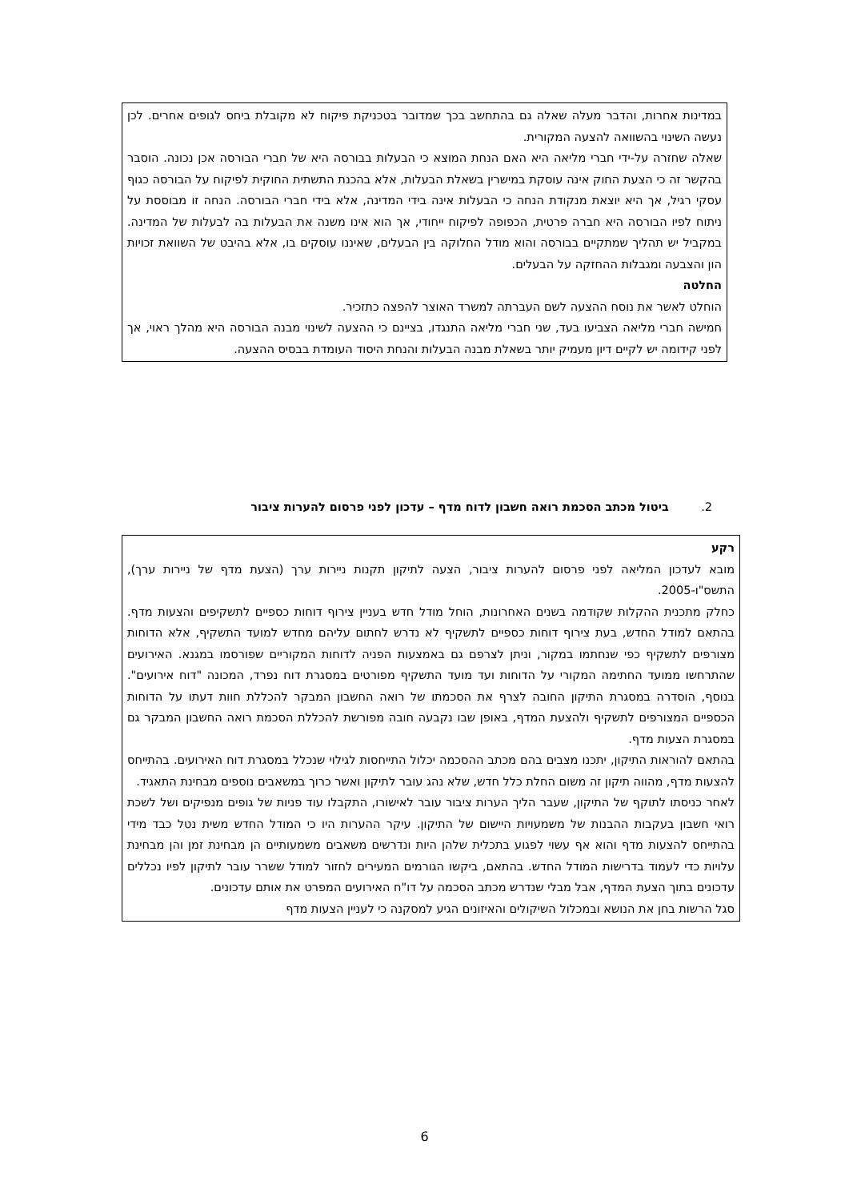במדינות אחרות, והדבר מעלה שאלה גם בהתחשב בכך שמדובר בטכניקת פיקוח לא מקובלת ביחס לגופים אחרים. לכן נעשה השינוי בהשוואה להצעה המקורית.
שאלה שחזרה על-ידי חברי מליאה היא האם הנחת המוצא כי הבעלות בבורסה היא של חברי הבורסה אכן נכונה. הוסבר בהקשר זה כי הצעת החוק אינה עוסקת במישרין בשאלת הבעלות, אלא בהכנת התשתית החוקית לפיקוח על הבורסה כגוף עסקי רגיל, אך היא יוצאת מנקודת הנחה כי הבעלות אינה בידי המדינה, אלא בידי חברי הבורסה. הנחה זו מבוססת על ניתוח לפיו הבורסה היא חברה פרטית, הכפופה לפיקוח ייחודי, אך הוא אינו משנה את הבעלות בה לבעלות של המדינה. במקביל יש תהליך שמתקיים בבורסה והוא מודל החלוקה בין הבעלים, שאיננו עוסקים בו, אלא בהיבט של השוואת זכויות הון והצבעה ומגבלות ההחזקה על הבעלים.
החלטה
הוחלט לאשר את נוסח ההצעה לשם העברתה למשרד האוצר להפצה כתזכיר.
חמישה חברי מליאה הצביעו בעד, שני חברי מליאה התנגדו, בציינם כי ההצעה לשינוי מבנה הבורסה היא מהלך ראוי, אך לפני קידומה יש לקיים דיון מעמיק יותר בשאלת מבנה הבעלות והנחת היסוד העומדת בבסיס ההצעה.
2. ביטול מכתב הסכמת רואה חשבון לדוח מדף – עדכון לפני פרסום להערות ציבור
רקע
מובא לעדכון המליאה לפני פרסום להערות ציבור, הצעה לתיקון תקנות ניירות ערך (הצעת מדף של ניירות ערך), התשס"ו-2005.
כחלק מתכנית ההקלות שקודמה בשנים האחרונות, הוחל מודל חדש בעניין צירוף דוחות כספיים לתשקיפים והצעות מדף. בהתאם למודל החדש, בעת צירוף דוחות כספיים לתשקיף לא נדרש לחתום עליהם מחדש למועד התשקיף, אלא הדוחות מצורפים לתשקיף כפי שנחתמו במקור, וניתן לצרפם גם באמצעות הפניה לדוחות המקוריים שפורסמו במגנא. האירועים שהתרחשו ממועד החתימה המקורי על הדוחות ועד מועד התשקיף מפורטים במסגרת דוח נפרד, המכונה "דוח אירועים". בנוסף, הוסדרה במסגרת התיקון החובה לצרף את הסכמתו של רואה החשבון המבקר להכללת חוות דעתו על הדוחות הכספיים המצורפים לתשקיף ולהצעת המדף, באופן שבו נקבעה חובה מפורשת להכללת הסכמת רואה החשבון המבקר גם במסגרת הצעות מדף.
בהתאם להוראות התיקון, יתכנו מצבים בהם מכתב ההסכמה יכלול התייחסות לגילוי שנכלל במסגרת דוח האירועים. בהתייחס להצעות מדף, מהווה תיקון זה משום החלת כלל חדש, שלא נהג עובר לתיקון ואשר כרוך במשאבים נוספים מבחינת התאגיד.
לאחר כניסתו לתוקף של התיקון, שעבר הליך הערות ציבור עובר לאישורו, התקבלו עוד פניות של גופים מנפיקים ושל לשכת רואי חשבון בעקבות ההבנות של משמעויות היישום של התיקון. עיקר ההערות היו כי המודל החדש משית נטל כבד מידי בהתייחס להצעות מדף והוא אף עשוי לפגוע בתכלית שלהן היות ונדרשים משאבים משמעותיים הן מבחינת זמן והן מבחינת עלויות כדי לעמוד בדרישות המודל החדש. בהתאם, ביקשו הגורמים המעירים לחזור למודל ששרר עובר לתיקון לפיו נכללים עדכונים בתוך הצעת המדף, אבל מבלי שנדרש מכתב הסכמה על דו"ח האירועים המפרט את אותם עדכונים.
סגל הרשות בחן את הנושא ובמכלול השיקולים והאיזונים הגיע למסקנה כי לעניין הצעות מדף
6